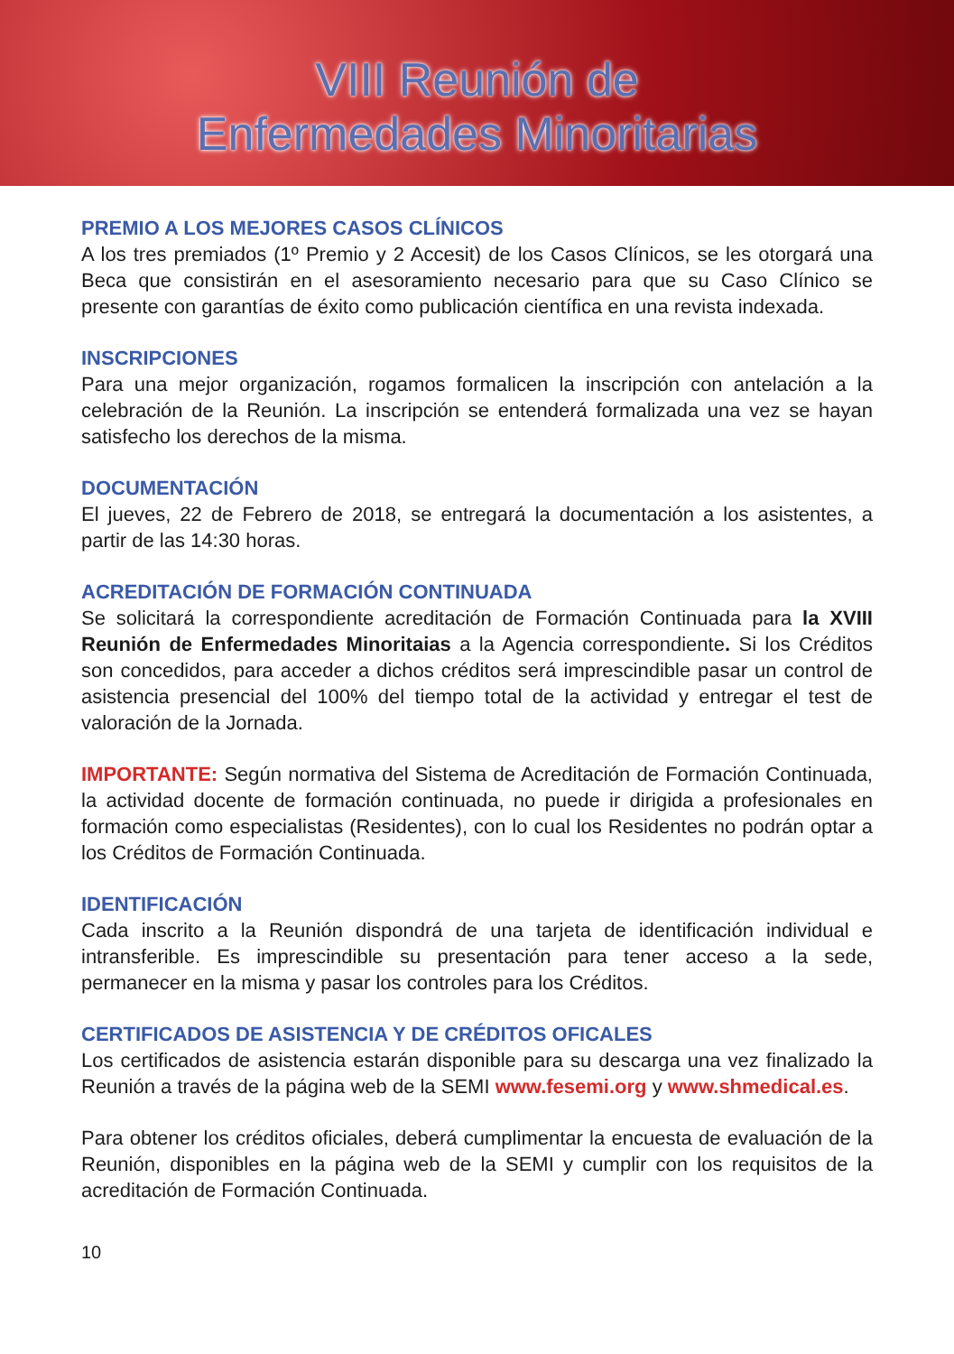VIII Reunión de
Enfermedades Minoritarias
PREMIO A LOS MEJORES CASOS CLÍNICOS
A los tres premiados (1º Premio y 2 Accesit) de los Casos Clínicos, se les otorgará una Beca que consistirán en el asesoramiento necesario para que su Caso Clínico se presente con garantías de éxito como publicación científica en una revista indexada.
INSCRIPCIONES
Para una mejor organización, rogamos formalicen la inscripción con antelación a la celebración de la Reunión. La inscripción se entenderá formalizada una vez se hayan satisfecho los derechos de la misma.
DOCUMENTACIÓN
El jueves, 22 de Febrero de 2018, se entregará la documentación a los asistentes, a partir de las 14:30 horas.
ACREDITACIÓN DE FORMACIÓN CONTINUADA
Se solicitará la correspondiente acreditación de Formación Continuada para la XVIII Reunión de Enfermedades Minoritaias a la Agencia correspondiente. Si los Créditos son concedidos, para acceder a dichos créditos será imprescindible pasar un control de asistencia presencial del 100% del tiempo total de la actividad y entregar el test de valoración de la Jornada.
IMPORTANTE: Según normativa del Sistema de Acreditación de Formación Continuada, la actividad docente de formación continuada, no puede ir dirigida a profesionales en formación como especialistas (Residentes), con lo cual los Residentes no podrán optar a los Créditos de Formación Continuada.
IDENTIFICACIÓN
Cada inscrito a la Reunión dispondrá de una tarjeta de identificación individual e intransferible. Es imprescindible su presentación para tener acceso a la sede, permanecer en la misma y pasar los controles para los Créditos.
CERTIFICADOS DE ASISTENCIA Y DE CRÉDITOS OFICALES
Los certificados de asistencia estarán disponible para su descarga una vez finalizado la Reunión a través de la página web de la SEMI www.fesemi.org y www.shmedical.es.
Para obtener los créditos oficiales, deberá cumplimentar la encuesta de evaluación de la Reunión, disponibles en la página web de la SEMI y cumplir con los requisitos de la acreditación de Formación Continuada.
10